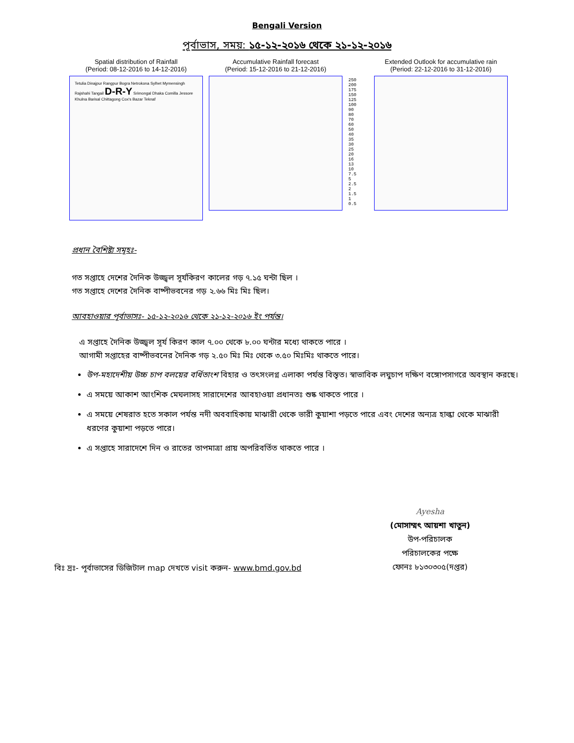Bengali Version
পূর্বাভাস, সময়: ১৫-১২-২০১৬ থেকে ২১-১২-২০১৬
Spatial distribution of Rainfall
(Period: 08-12-2016 to 14-12-2016)
Tetulia Dinajpur Rangpur Bogra Netrokona Sylhet Mymensingh Rajshahi Tangail D-R-Y Srimongal Dhaka Comilla Jessore Khulna Barisal Chittagong Cox's Bazar Teknaf
Accumulative Rainfall forecast
(Period: 15-12-2016 to 21-12-2016)
250
200
175
150
125
100
90
80
70
60
50
40
35
30
25
20
16
13
10
7.5
5
2.5
2
1.5
1
0.5
Extended Outlook for accumulative rain
(Period: 22-12-2016 to 31-12-2016)
প্রধান বৈশিষ্ট্য সমূহঃ-
গত সপ্তাহে দেশের দৈনিক উজ্জ্বল সূর্যকিরণ কালের গড় ৭.১৫ ঘন্টা ছিল ।
গত সপ্তাহে দেশের দৈনিক বাষ্পীভবনের গড় ২.৬৬ মিঃ মিঃ ছিল।
আবহাওয়ার পূর্বাভাসঃ- ১৫-১২-২০১৬ থেকে ২১-১২-২০১৬ ইং পর্যন্ত।
এ সপ্তাহে দৈনিক উজ্জ্বল সূর্য কিরণ কাল ৭.০০ থেকে ৮.০০ ঘন্টার মধ্যে থাকতে পারে ।
আগামী সপ্তাহের বাষ্পীভবনের দৈনিক গড় ২.৫০ মিঃ মিঃ থেকে ৩.৫০ মিঃমিঃ থাকতে পারে।
উপ-মহাদেশীয় উচ্চ চাপ বলয়ের বর্ধিতাংশ বিহার ও তৎসংলগ্ন এলাকা পর্যন্ত বিস্তৃত। স্বাভাবিক লঘুচাপ দক্ষিণ বঙ্গোপসাগরে অবস্থান করছে।
এ সময়ে আকাশ আংশিক মেঘলাসহ সারাদেশের আবহাওয়া প্রধানতঃ শুষ্ক থাকতে পারে ।
এ সময়ে শেষরাত হতে সকাল পর্যন্ত নদী অববাহিকায় মাঝারী থেকে ভারী কুয়াশা পড়তে পারে এবং দেশের অন্যত্র হাল্কা থেকে মাঝারী ধরণের কুয়াশা পড়তে পারে।
এ সপ্তাহে সারাদেশে দিন ও রাতের তাপমাত্রা প্রায় অপরিবর্তিত থাকতে পারে ।
বিঃ দ্রঃ- পূর্বাভাসের ডিজিটাল map দেখতে visit করুন- www.bmd.gov.bd
Ayesha
(মোসাম্মৎ আয়শা খাতুন)
উপ-পরিচালক
পরিচালকের পক্ষে
ফোনঃ ৮১৩০৩০৫(দপ্তর)